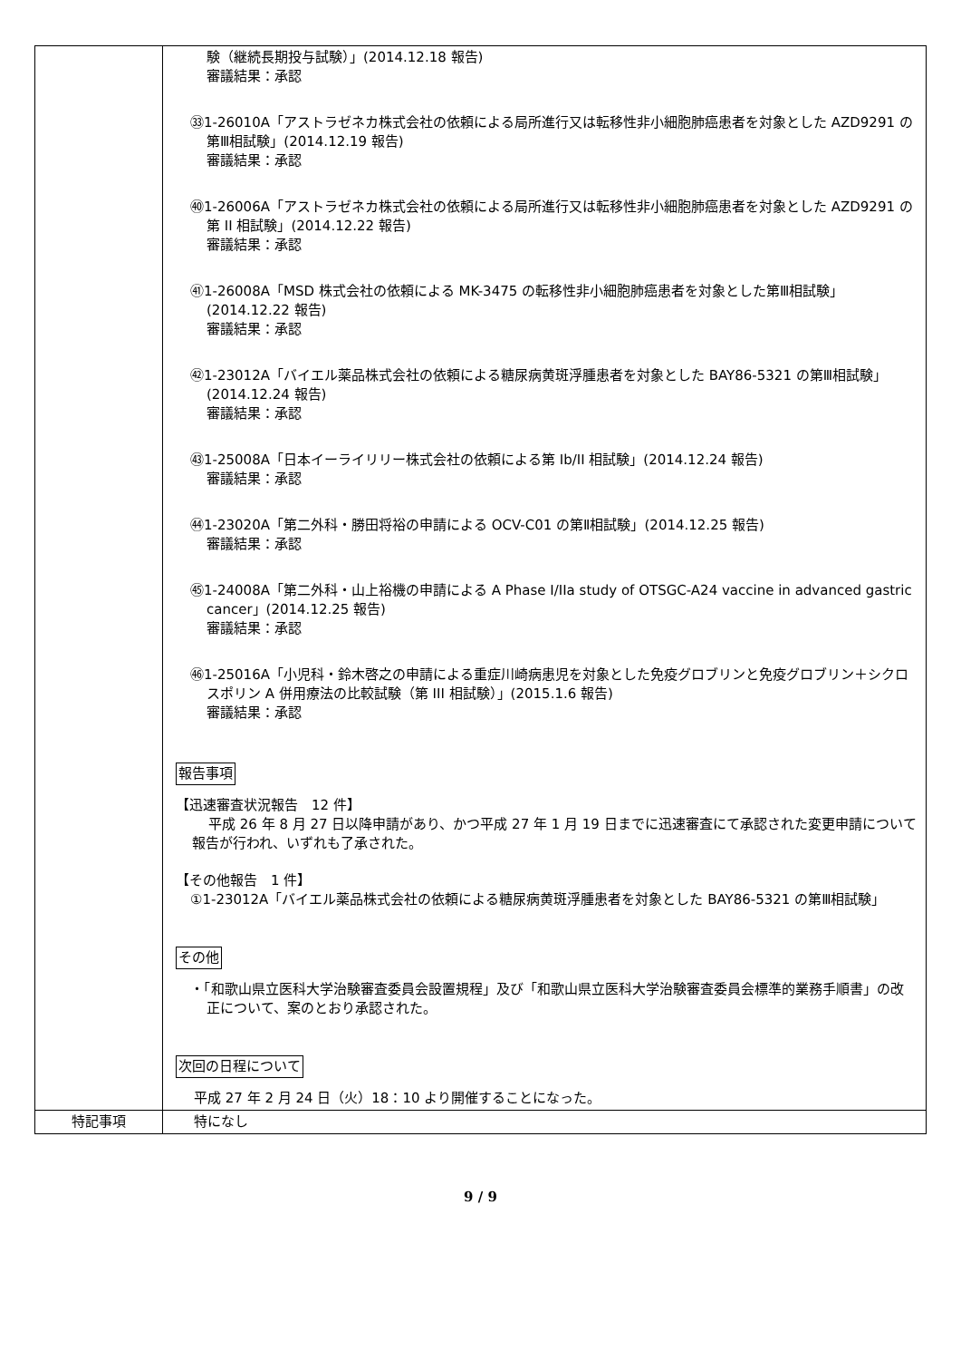| | 験（継続長期投与試験）」(2014.12.18 報告) 審議結果：承認 ㉝1-26010A「アストラゼネカ株式会社の依頼による局所進行又は転移性非小細胞肺癌患者を対象とした AZD9291 の第Ⅲ相試験」(2014.12.19 報告) 審議結果：承認 ㊵1-26006A「アストラゼネカ株式会社の依頼による局所進行又は転移性非小細胞肺癌患者を対象とした AZD9291 の第 II 相試験」(2014.12.22 報告) 審議結果：承認 ㊶1-26008A「MSD 株式会社の依頼による MK-3475 の転移性非小細胞肺癌患者を対象とした第Ⅲ相試験」(2014.12.22 報告) 審議結果：承認 ㊷1-23012A「バイエル薬品株式会社の依頼による糖尿病黄斑浮腫患者を対象とした BAY86-5321 の第Ⅲ相試験」(2014.12.24 報告) 審議結果：承認 ㊸1-25008A「日本イーライリリー株式会社の依頼による第 Ib/II 相試験」(2014.12.24 報告) 審議結果：承認 ㊹1-23020A「第二外科・勝田将裕の申請による OCV-C01 の第Ⅱ相試験」(2014.12.25 報告) 審議結果：承認 ㊺1-24008A「第二外科・山上裕機の申請による A Phase I/IIa study of OTSGC-A24 vaccine in advanced gastric cancer」(2014.12.25 報告) 審議結果：承認 ㊻1-25016A「小児科・鈴木啓之の申請による重症川崎病患児を対象とした免疫グロブリンと免疫グロブリン＋シクロスポリン A 併用療法の比較試験（第 III 相試験）」(2015.1.6 報告) 審議結果：承認 報告事項 【迅速審査状況報告 12 件】 平成 26 年 8 月 27 日以降申請があり、かつ平成 27 年 1 月 19 日までに迅速審査にて承認された変更申請について報告が行われ、いずれも了承された。 【その他報告 1 件】 ①1-23012A「バイエル薬品株式会社の依頼による糖尿病黄斑浮腫患者を対象とした BAY86-5321 の第Ⅲ相試験」 その他 ・「和歌山県立医科大学治験審査委員会設置規程」及び「和歌山県立医科大学治験審査委員会標準的業務手順書」の改正について、案のとおり承認された。 次回の日程について 平成 27 年 2 月 24 日（火）18：10 より開催することになった。 |
| 特記事項 | 特になし |
9 / 9